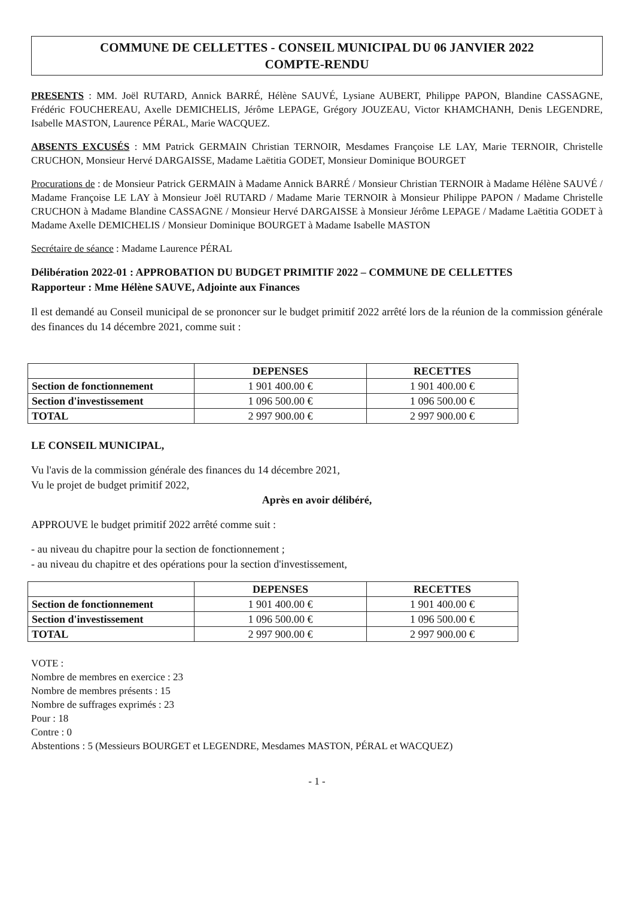COMMUNE DE CELLETTES - CONSEIL MUNICIPAL DU 06 JANVIER 2022
COMPTE-RENDU
PRESENTS : MM. Joël RUTARD, Annick BARRÉ, Hélène SAUVÉ, Lysiane AUBERT, Philippe PAPON, Blandine CASSAGNE, Frédéric FOUCHEREAU, Axelle DEMICHELIS, Jérôme LEPAGE, Grégory JOUZEAU, Victor KHAMCHANH, Denis LEGENDRE, Isabelle MASTON, Laurence PÉRAL, Marie WACQUEZ.
ABSENTS EXCUSÉS : MM Patrick GERMAIN Christian TERNOIR, Mesdames Françoise LE LAY, Marie TERNOIR, Christelle CRUCHON, Monsieur Hervé DARGAISSE, Madame Laëtitia GODET, Monsieur Dominique BOURGET
Procurations de : de Monsieur Patrick GERMAIN à Madame Annick BARRÉ / Monsieur Christian TERNOIR à Madame Hélène SAUVÉ / Madame Françoise LE LAY à Monsieur Joël RUTARD / Madame Marie TERNOIR à Monsieur Philippe PAPON / Madame Christelle CRUCHON à Madame Blandine CASSAGNE / Monsieur Hervé DARGAISSE à Monsieur Jérôme LEPAGE / Madame Laëtitia GODET à Madame Axelle DEMICHELIS / Monsieur Dominique BOURGET à Madame Isabelle MASTON
Secrétaire de séance : Madame Laurence PÉRAL
Délibération 2022-01 : APPROBATION DU BUDGET PRIMITIF 2022 – COMMUNE DE CELLETTES
Rapporteur : Mme Hélène SAUVE, Adjointe aux Finances
Il est demandé au Conseil municipal de se prononcer sur le budget primitif 2022 arrêté lors de la réunion de la commission générale des finances du 14 décembre 2021, comme suit :
| | DEPENSES | RECETTES |
| --- | --- | --- |
| Section de fonctionnement | 1 901 400.00 € | 1 901 400.00 € |
| Section d'investissement | 1 096 500.00 € | 1 096 500.00 € |
| TOTAL | 2 997 900.00 € | 2 997 900.00 € |
LE CONSEIL MUNICIPAL,
Vu l'avis de la commission générale des finances du 14 décembre 2021,
Vu le projet de budget primitif 2022,
Après en avoir délibéré,
APPROUVE le budget primitif 2022 arrêté comme suit :
- au niveau du chapitre pour la section de fonctionnement ;
- au niveau du chapitre et des opérations pour la section d'investissement,
| | DEPENSES | RECETTES |
| --- | --- | --- |
| Section de fonctionnement | 1 901 400.00 € | 1 901 400.00 € |
| Section d'investissement | 1 096 500.00 € | 1 096 500.00 € |
| TOTAL | 2 997 900.00 € | 2 997 900.00 € |
VOTE :
Nombre de membres en exercice : 23
Nombre de membres présents : 15
Nombre de suffrages exprimés : 23
Pour : 18
Contre : 0
Abstentions : 5 (Messieurs BOURGET et LEGENDRE, Mesdames MASTON, PÉRAL et WACQUEZ)
- 1 -